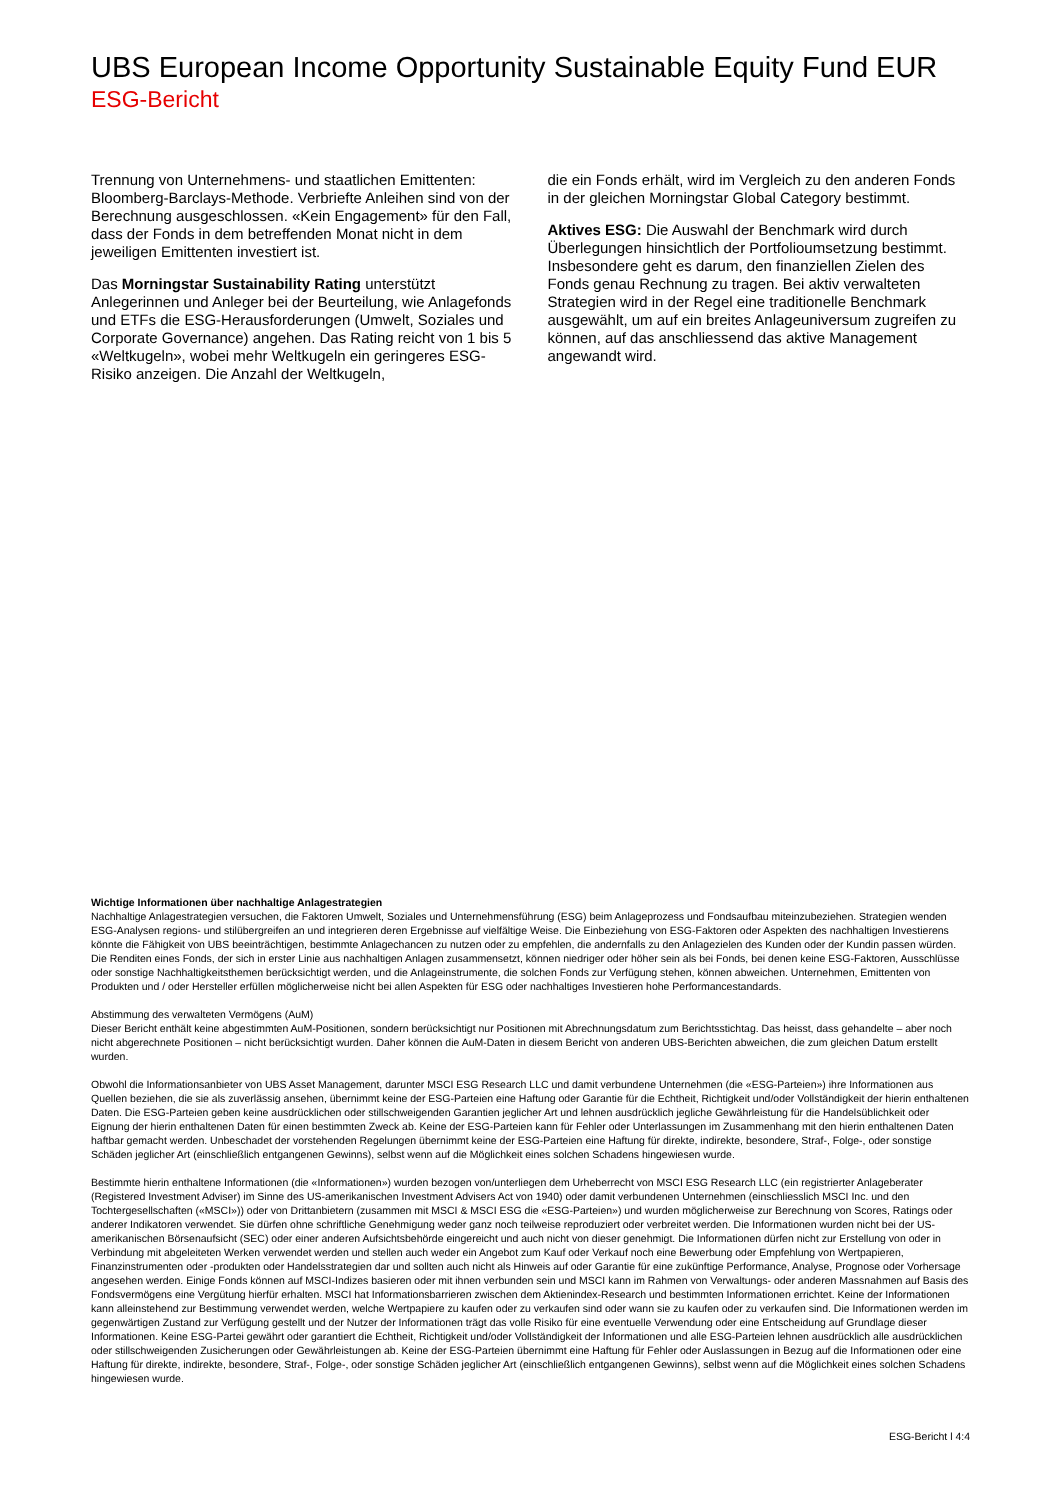UBS European Income Opportunity Sustainable Equity Fund EUR
ESG-Bericht
Trennung von Unternehmens- und staatlichen Emittenten: Bloomberg-Barclays-Methode. Verbriefte Anleihen sind von der Berechnung ausgeschlossen. «Kein Engagement» für den Fall, dass der Fonds in dem betreffenden Monat nicht in dem jeweiligen Emittenten investiert ist.
Das Morningstar Sustainability Rating unterstützt Anlegerinnen und Anleger bei der Beurteilung, wie Anlagefonds und ETFs die ESG-Herausforderungen (Umwelt, Soziales und Corporate Governance) angehen. Das Rating reicht von 1 bis 5 «Weltkugeln», wobei mehr Weltkugeln ein geringeres ESG-Risiko anzeigen. Die Anzahl der Weltkugeln,
die ein Fonds erhält, wird im Vergleich zu den anderen Fonds in der gleichen Morningstar Global Category bestimmt.
Aktives ESG: Die Auswahl der Benchmark wird durch Überlegungen hinsichtlich der Portfolioumsetzung bestimmt. Insbesondere geht es darum, den finanziellen Zielen des Fonds genau Rechnung zu tragen. Bei aktiv verwalteten Strategien wird in der Regel eine traditionelle Benchmark ausgewählt, um auf ein breites Anlageuniversum zugreifen zu können, auf das anschliessend das aktive Management angewandt wird.
Wichtige Informationen über nachhaltige Anlagestrategien
Nachhaltige Anlagestrategien versuchen, die Faktoren Umwelt, Soziales und Unternehmensführung (ESG) beim Anlageprozess und Fondsaufbau miteinzubeziehen. Strategien wenden ESG-Analysen regions- und stilübergreifen an und integrieren deren Ergebnisse auf vielfältige Weise. Die Einbeziehung von ESG-Faktoren oder Aspekten des nachhaltigen Investierens könnte die Fähigkeit von UBS beeinträchtigen, bestimmte Anlagechancen zu nutzen oder zu empfehlen, die andernfalls zu den Anlagezielen des Kunden oder der Kundin passen würden. Die Renditen eines Fonds, der sich in erster Linie aus nachhaltigen Anlagen zusammensetzt, können niedriger oder höher sein als bei Fonds, bei denen keine ESG-Faktoren, Ausschlüsse oder sonstige Nachhaltigkeitsthemen berücksichtigt werden, und die Anlageinstrumente, die solchen Fonds zur Verfügung stehen, können abweichen. Unternehmen, Emittenten von Produkten und / oder Hersteller erfüllen möglicherweise nicht bei allen Aspekten für ESG oder nachhaltiges Investieren hohe Performancestandards.
Abstimmung des verwalteten Vermögens (AuM)
Dieser Bericht enthält keine abgestimmten AuM-Positionen, sondern berücksichtigt nur Positionen mit Abrechnungsdatum zum Berichtsstichtag. Das heisst, dass gehandelte – aber noch nicht abgerechnete Positionen – nicht berücksichtigt wurden. Daher können die AuM-Daten in diesem Bericht von anderen UBS-Berichten abweichen, die zum gleichen Datum erstellt wurden.
Obwohl die Informationsanbieter von UBS Asset Management, darunter MSCI ESG Research LLC und damit verbundene Unternehmen (die «ESG-Parteien») ihre Informationen aus Quellen beziehen, die sie als zuverlässig ansehen, übernimmt keine der ESG-Parteien eine Haftung oder Garantie für die Echtheit, Richtigkeit und/oder Vollständigkeit der hierin enthaltenen Daten. Die ESG-Parteien geben keine ausdrücklichen oder stillschweigenden Garantien jeglicher Art und lehnen ausdrücklich jegliche Gewährleistung für die Handelsüblichkeit oder Eignung der hierin enthaltenen Daten für einen bestimmten Zweck ab. Keine der ESG-Parteien kann für Fehler oder Unterlassungen im Zusammenhang mit den hierin enthaltenen Daten haftbar gemacht werden. Unbeschadet der vorstehenden Regelungen übernimmt keine der ESG-Parteien eine Haftung für direkte, indirekte, besondere, Straf-, Folge-, oder sonstige Schäden jeglicher Art (einschließlich entgangenen Gewinns), selbst wenn auf die Möglichkeit eines solchen Schadens hingewiesen wurde.
Bestimmte hierin enthaltene Informationen (die «Informationen») wurden bezogen von/unterliegen dem Urheberrecht von MSCI ESG Research LLC (ein registrierter Anlageberater (Registered Investment Adviser) im Sinne des US-amerikanischen Investment Advisers Act von 1940) oder damit verbundenen Unternehmen (einschliesslich MSCI Inc. und den Tochtergesellschaften («MSCI»)) oder von Drittanbietern (zusammen mit MSCI & MSCI ESG die «ESG-Parteien») und wurden möglicherweise zur Berechnung von Scores, Ratings oder anderer Indikatoren verwendet. Sie dürfen ohne schriftliche Genehmigung weder ganz noch teilweise reproduziert oder verbreitet werden. Die Informationen wurden nicht bei der US-amerikanischen Börsenaufsicht (SEC) oder einer anderen Aufsichtsbehörde eingereicht und auch nicht von dieser genehmigt. Die Informationen dürfen nicht zur Erstellung von oder in Verbindung mit abgeleiteten Werken verwendet werden und stellen auch weder ein Angebot zum Kauf oder Verkauf noch eine Bewerbung oder Empfehlung von Wertpapieren, Finanzinstrumenten oder -produkten oder Handelsstrategien dar und sollten auch nicht als Hinweis auf oder Garantie für eine zukünftige Performance, Analyse, Prognose oder Vorhersage angesehen werden. Einige Fonds können auf MSCI-Indizes basieren oder mit ihnen verbunden sein und MSCI kann im Rahmen von Verwaltungs- oder anderen Massnahmen auf Basis des Fondsvermögens eine Vergütung hierfür erhalten. MSCI hat Informationsbarrieren zwischen dem Aktienindex-Research und bestimmten Informationen errichtet. Keine der Informationen kann alleinstehend zur Bestimmung verwendet werden, welche Wertpapiere zu kaufen oder zu verkaufen sind oder wann sie zu kaufen oder zu verkaufen sind. Die Informationen werden im gegenwärtigen Zustand zur Verfügung gestellt und der Nutzer der Informationen trägt das volle Risiko für eine eventuelle Verwendung oder eine Entscheidung auf Grundlage dieser Informationen. Keine ESG-Partei gewährt oder garantiert die Echtheit, Richtigkeit und/oder Vollständigkeit der Informationen und alle ESG-Parteien lehnen ausdrücklich alle ausdrücklichen oder stillschweigenden Zusicherungen oder Gewährleistungen ab. Keine der ESG-Parteien übernimmt eine Haftung für Fehler oder Auslassungen in Bezug auf die Informationen oder eine Haftung für direkte, indirekte, besondere, Straf-, Folge-, oder sonstige Schäden jeglicher Art (einschließlich entgangenen Gewinns), selbst wenn auf die Möglichkeit eines solchen Schadens hingewiesen wurde.
ESG-Bericht l 4:4